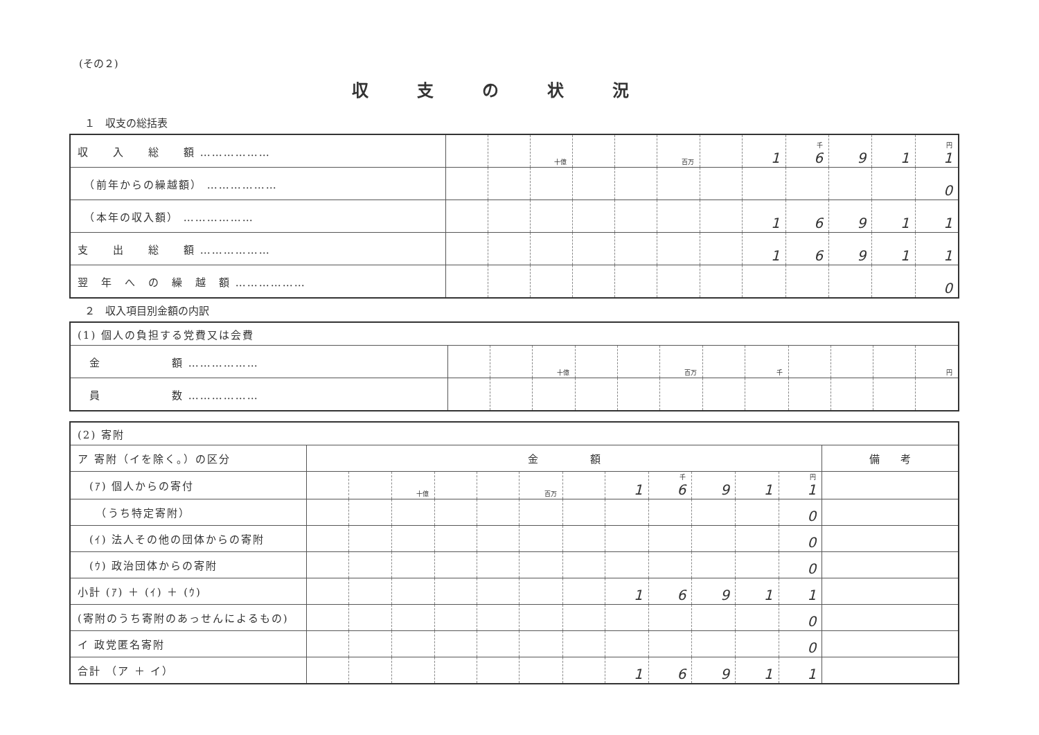(その２)
収支の状況
１　収支の総括表
| 収 入 総 額 ……………… | | | 十億 | | | 百万 | | 1 | 千 6 | 9 | 1 | 円 1 |
| （前年からの繰越額） ……………… | | | | | | | | | | | | 0 |
| （本年の収入額） ……………… | | | | | | | | 1 | 6 | 9 | 1 | 1 |
| 支 出 総 額 ……………… | | | | | | | | 1 | 6 | 9 | 1 | 1 |
| 翌 年 へ の 繰 越 額 ……………… | | | | | | | | | | | | 0 |
２　収入項目別金額の内訳
| (1) 個人の負担する党費又は会費 | | | | | | | | | | | | |
| 金 額 ……………… | | | 十億 | | | 百万 | | 千 | | | | 円 |
| 員 数 ……………… | | | | | | | | | | | | |
| (2) 寄附 | | | | | | | | | | | | | |
| ア 寄附（イを除く。）の区分 | 金 額 | | | | | | | | | | | | 備 考 |
| (ｱ) 個人からの寄付 | | | 十億 | | | 百万 | | 1 | 千 6 | 9 | 1 | 円 1 | |
| （うち特定寄附） | | | | | | | | | | | | 0 | |
| (ｲ) 法人その他の団体からの寄附 | | | | | | | | | | | | 0 | |
| (ｳ) 政治団体からの寄附 | | | | | | | | | | | | 0 | |
| 小計 (ｱ) ＋ (ｲ) ＋ (ｳ) | | | | | | | | 1 | 6 | 9 | 1 | 1 | |
| (寄附のうち寄附のあっせんによるもの) | | | | | | | | | | | | 0 | |
| イ 政党匿名寄附 | | | | | | | | | | | | 0 | |
| 合計 （ア ＋ イ） | | | | | | | | 1 | 6 | 9 | 1 | 1 | |